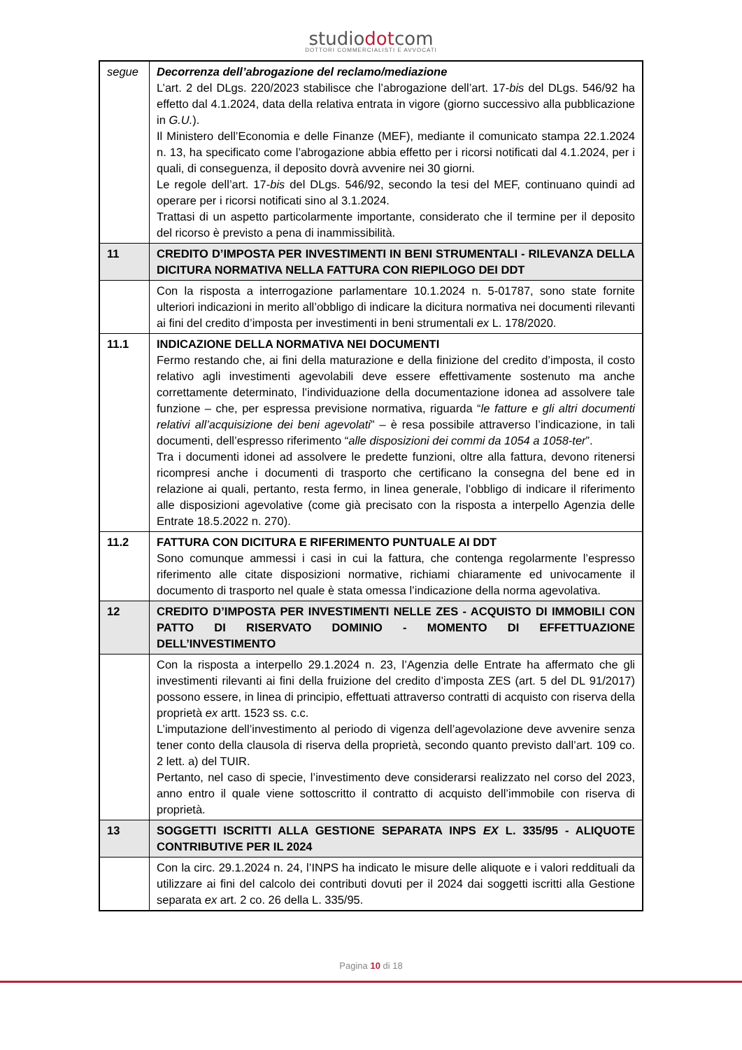studiodotcom
DOTTORI COMMERCIALISTI E AVVOCATI
| segue | Decorrenza dell’abrogazione del reclamo/mediazione L’art. 2 del DLgs. 220/2023 stabilisce che l’abrogazione dell’art. 17- bis del DLgs. 546/92 ha effetto dal 4.1.2024, data della relativa entrata in vigore (giorno successivo alla pubblicazione in G.U. ). Il Ministero dell’Economia e delle Finanze (MEF), mediante il comunicato stampa 22.1.2024 n. 13, ha specificato come l’abrogazione abbia effetto per i ricorsi notificati dal 4.1.2024, per i quali, di conseguenza, il deposito dovrà avvenire nei 30 giorni. Le regole dell’art. 17- bis del DLgs. 546/92, secondo la tesi del MEF, continuano quindi ad operare per i ricorsi notificati sino al 3.1.2024. Trattasi di un aspetto particolarmente importante, considerato che il termine per il deposito del ricorso è previsto a pena di inammissibilità. |
| 11 | CREDITO D’IMPOSTA PER INVESTIMENTI IN BENI STRUMENTALI - RILEVANZA DELLA DICITURA NORMATIVA NELLA FATTURA CON RIEPILOGO DEI DDT |
| | Con la risposta a interrogazione parlamentare 10.1.2024 n. 5-01787, sono state fornite ulteriori indicazioni in merito all’obbligo di indicare la dicitura normativa nei documenti rilevanti ai fini del credito d’imposta per investimenti in beni strumentali ex L. 178/2020. |
| 11.1 | INDICAZIONE DELLA NORMATIVA NEI DOCUMENTI Fermo restando che, ai fini della maturazione e della finizione del credito d’imposta, il costo relativo agli investimenti agevolabili deve essere effettivamente sostenuto ma anche correttamente determinato, l’individuazione della documentazione idonea ad assolvere tale funzione – che, per espressa previsione normativa, riguarda “ le fatture e gli altri documenti relativi all’acquisizione dei beni agevolati ” – è resa possibile attraverso l’indicazione, in tali documenti, dell’espresso riferimento “ alle disposizioni dei commi da 1054 a 1058-ter ”. Tra i documenti idonei ad assolvere le predette funzioni, oltre alla fattura, devono ritenersi ricompresi anche i documenti di trasporto che certificano la consegna del bene ed in relazione ai quali, pertanto, resta fermo, in linea generale, l’obbligo di indicare il riferimento alle disposizioni agevolative (come già precisato con la risposta a interpello Agenzia delle Entrate 18.5.2022 n. 270). |
| 11.2 | FATTURA CON DICITURA E RIFERIMENTO PUNTUALE AI DDT Sono comunque ammessi i casi in cui la fattura, che contenga regolarmente l’espresso riferimento alle citate disposizioni normative, richiami chiaramente ed univocamente il documento di trasporto nel quale è stata omessa l’indicazione della norma agevolativa. |
| 12 | CREDITO D’IMPOSTA PER INVESTIMENTI NELLE ZES - ACQUISTO DI IMMOBILI CON PATTO DI RISERVATO DOMINIO - MOMENTO DI EFFETTUAZIONE DELL’INVESTIMENTO |
| | Con la risposta a interpello 29.1.2024 n. 23, l’Agenzia delle Entrate ha affermato che gli investimenti rilevanti ai fini della fruizione del credito d’imposta ZES (art. 5 del DL 91/2017) possono essere, in linea di principio, effettuati attraverso contratti di acquisto con riserva della proprietà ex artt. 1523 ss. c.c. L’imputazione dell’investimento al periodo di vigenza dell’agevolazione deve avvenire senza tener conto della clausola di riserva della proprietà, secondo quanto previsto dall’art. 109 co. 2 lett. a) del TUIR. Pertanto, nel caso di specie, l’investimento deve considerarsi realizzato nel corso del 2023, anno entro il quale viene sottoscritto il contratto di acquisto dell’immobile con riserva di proprietà. |
| 13 | SOGGETTI ISCRITTI ALLA GESTIONE SEPARATA INPS EX L. 335/95 - ALIQUOTE CONTRIBUTIVE PER IL 2024 |
| | Con la circ. 29.1.2024 n. 24, l’INPS ha indicato le misure delle aliquote e i valori reddituali da utilizzare ai fini del calcolo dei contributi dovuti per il 2024 dai soggetti iscritti alla Gestione separata ex art. 2 co. 26 della L. 335/95. |
Pagina 10 di 18